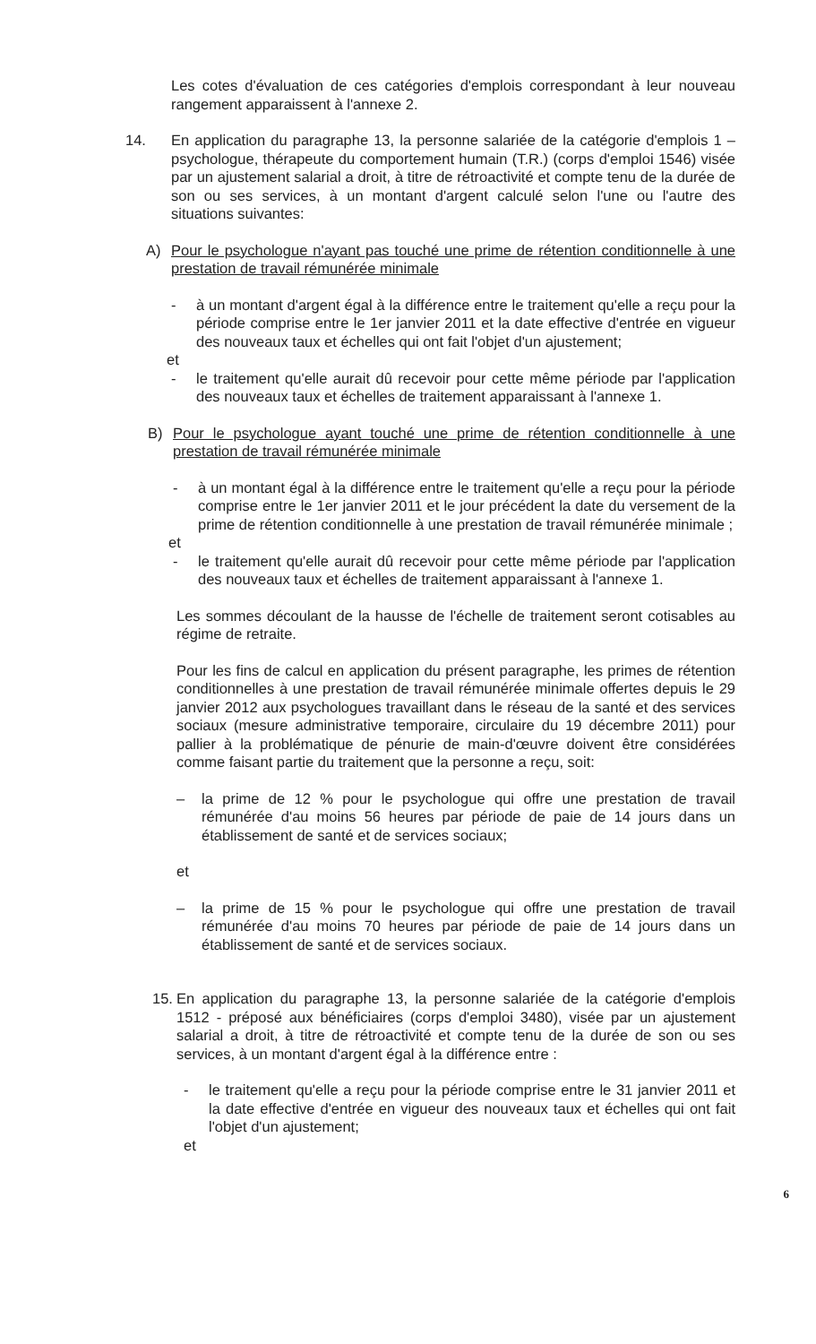Les cotes d'évaluation de ces catégories d'emplois correspondant à leur nouveau rangement apparaissent à l'annexe 2.
14. En application du paragraphe 13, la personne salariée de la catégorie d'emplois 1 – psychologue, thérapeute du comportement humain (T.R.) (corps d'emploi 1546) visée par un ajustement salarial a droit, à titre de rétroactivité et compte tenu de la durée de son ou ses services, à un montant d'argent calculé selon l'une ou l'autre des situations suivantes:
A) Pour le psychologue n'ayant pas touché une prime de rétention conditionnelle à une prestation de travail rémunérée minimale
- à un montant d'argent égal à la différence entre le traitement qu'elle a reçu pour la période comprise entre le 1er janvier 2011 et la date effective d'entrée en vigueur des nouveaux taux et échelles qui ont fait l'objet d'un ajustement;
et
- le traitement qu'elle aurait dû recevoir pour cette même période par l'application des nouveaux taux et échelles de traitement apparaissant à l'annexe 1.
B) Pour le psychologue ayant touché une prime de rétention conditionnelle à une prestation de travail rémunérée minimale
- à un montant égal à la différence entre le traitement qu'elle a reçu pour la période comprise entre le 1er janvier 2011 et le jour précédent la date du versement de la prime de rétention conditionnelle à une prestation de travail rémunérée minimale ;
et
- le traitement qu'elle aurait dû recevoir pour cette même période par l'application des nouveaux taux et échelles de traitement apparaissant à l'annexe 1.
Les sommes découlant de la hausse de l'échelle de traitement seront cotisables au régime de retraite.
Pour les fins de calcul en application du présent paragraphe, les primes de rétention conditionnelles à une prestation de travail rémunérée minimale offertes depuis le 29 janvier 2012 aux psychologues travaillant dans le réseau de la santé et des services sociaux (mesure administrative temporaire, circulaire du 19 décembre 2011) pour pallier à la problématique de pénurie de main-d'œuvre doivent être considérées comme faisant partie du traitement que la personne a reçu, soit:
– la prime de 12 % pour le psychologue qui offre une prestation de travail rémunérée d'au moins 56 heures par période de paie de 14 jours dans un établissement de santé et de services sociaux;
et
– la prime de 15 % pour le psychologue qui offre une prestation de travail rémunérée d'au moins 70 heures par période de paie de 14 jours dans un établissement de santé et de services sociaux.
15.
En application du paragraphe 13, la personne salariée de la catégorie d'emplois 1512 - préposé aux bénéficiaires (corps d'emploi 3480), visée par un ajustement salarial a droit, à titre de rétroactivité et compte tenu de la durée de son ou ses services, à un montant d'argent égal à la différence entre :
- le traitement qu'elle a reçu pour la période comprise entre le 31 janvier 2011 et la date effective d'entrée en vigueur des nouveaux taux et échelles qui ont fait l'objet d'un ajustement;
et
6